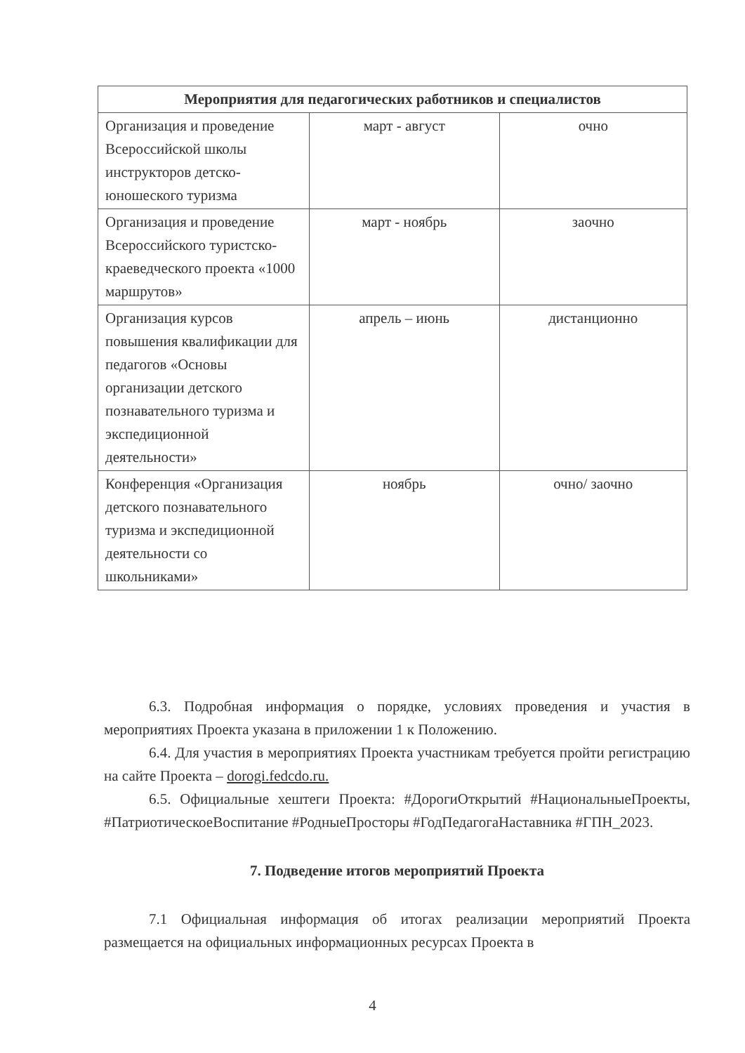| Мероприятия для педагогических работников и специалистов | | |
| --- | --- | --- |
| Организация и проведение Всероссийской школы инструкторов детско-юношеского туризма | март - август | очно |
| Организация и проведение Всероссийского туристско-краеведческого проекта «1000 маршрутов» | март - ноябрь | заочно |
| Организация курсов повышения квалификации для педагогов «Основы организации детского познавательного туризма и экспедиционной деятельности» | апрель – июнь | дистанционно |
| Конференция «Организация детского познавательного туризма и экспедиционной деятельности со школьниками» | ноябрь | очно/ заочно |
6.3. Подробная информация о порядке, условиях проведения и участия в мероприятиях Проекта указана в приложении 1 к Положению.
6.4. Для участия в мероприятиях Проекта участникам требуется пройти регистрацию на сайте Проекта – dorogi.fedcdo.ru.
6.5. Официальные хештеги Проекта: #ДорогиОткрытий #НациональныеПроекты, #ПатриотическоеВоспитание #РодныеПросторы #ГодПедагогаНаставника #ГПН_2023.
7. Подведение итогов мероприятий Проекта
7.1 Официальная информация об итогах реализации мероприятий Проекта размещается на официальных информационных ресурсах Проекта в
4